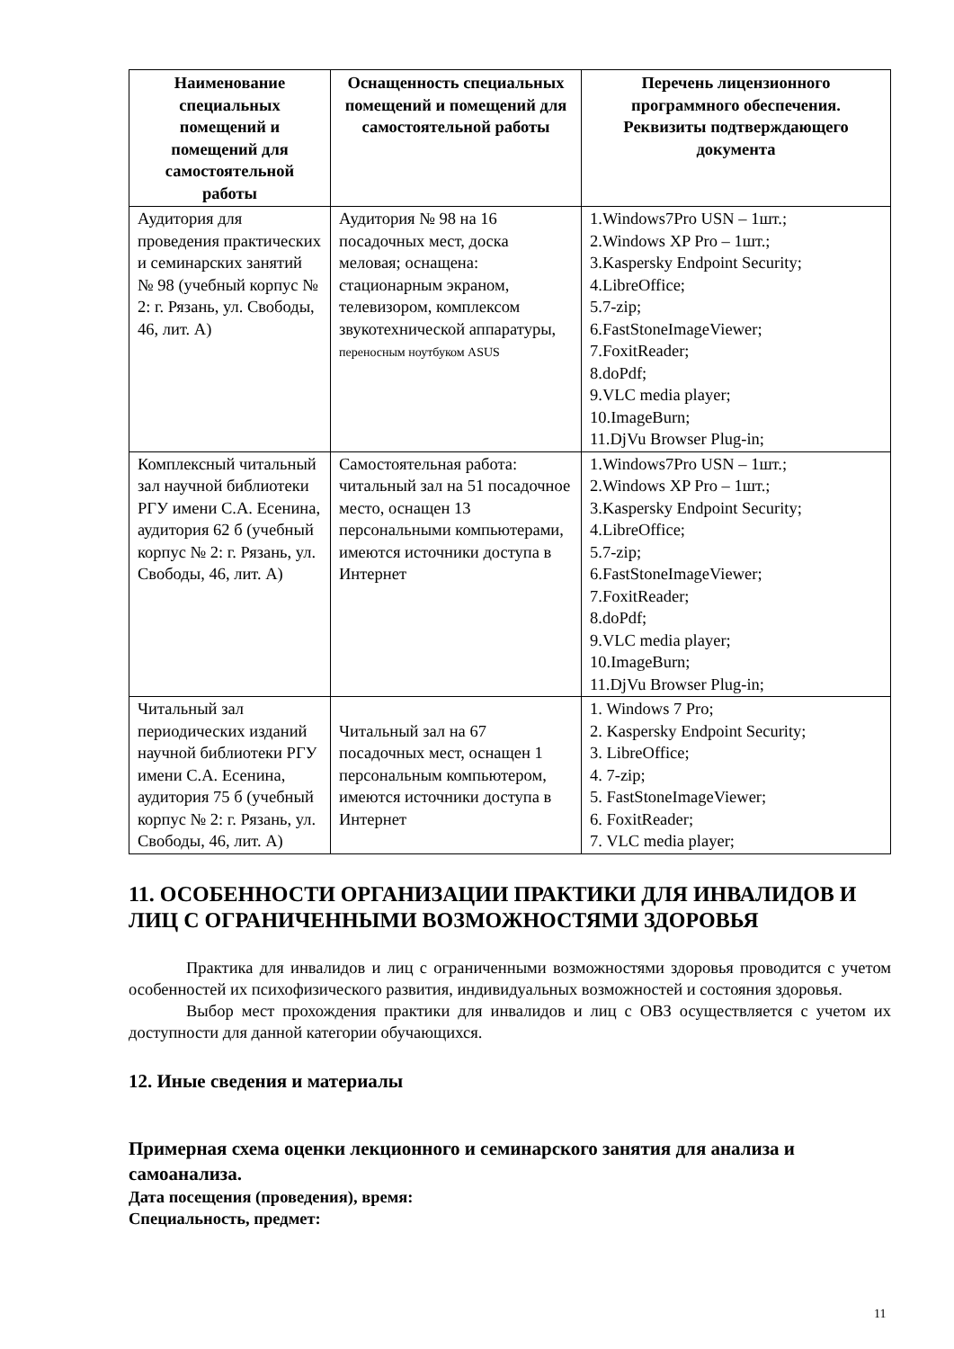| Наименование специальных помещений и помещений для самостоятельной работы | Оснащенность специальных помещений и помещений для самостоятельной работы | Перечень лицензионного программного обеспечения. Реквизиты подтверждающего документа |
| --- | --- | --- |
| Аудитория для проведения практических и семинарских занятий № 98 (учебный корпус № 2: г. Рязань, ул. Свободы, 46, лит. А) | Аудитория № 98 на 16 посадочных мест, доска меловая; оснащена: стационарным экраном, телевизором, комплексом звукотехнической аппаратуры, переносным ноутбуком ASUS | 1.Windows7Pro USN – 1шт.; 2.Windows XP Pro – 1шт.; 3.Kaspersky Endpoint Security; 4.LibreOffice; 5.7-zip; 6.FastStoneImageViewer; 7.FoxitReader; 8.doPdf; 9.VLC media player; 10.ImageBurn; 11.DjVu Browser Plug-in; |
| Комплексный читальный зал научной библиотеки РГУ имени С.А. Есенина, аудитория 62 б (учебный корпус № 2: г. Рязань, ул. Свободы, 46, лит. А) | Самостоятельная работа: читальный зал на 51 посадочное место, оснащен 13 персональными компьютерами, имеются источники доступа в Интернет | 1.Windows7Pro USN – 1шт.; 2.Windows XP Pro – 1шт.; 3.Kaspersky Endpoint Security; 4.LibreOffice; 5.7-zip; 6.FastStoneImageViewer; 7.FoxitReader; 8.doPdf; 9.VLC media player; 10.ImageBurn; 11.DjVu Browser Plug-in; |
| Читальный зал периодических изданий научной библиотеки РГУ имени С.А. Есенина, аудитория 75 б (учебный корпус № 2: г. Рязань, ул. Свободы, 46, лит. А) | Читальный зал на 67 посадочных мест, оснащен 1 персональным компьютером, имеются источники доступа в Интернет | 1. Windows 7 Pro; 2. Kaspersky Endpoint Security; 3. LibreOffice; 4. 7-zip; 5. FastStoneImageViewer; 6. FoxitReader; 7. VLC media player; |
11. ОСОБЕННОСТИ ОРГАНИЗАЦИИ ПРАКТИКИ ДЛЯ ИНВАЛИДОВ И ЛИЦ С ОГРАНИЧЕННЫМИ ВОЗМОЖНОСТЯМИ ЗДОРОВЬЯ
Практика для инвалидов и лиц с ограниченными возможностями здоровья проводится с учетом особенностей их психофизического развития, индивидуальных возможностей и состояния здоровья.
Выбор мест прохождения практики для инвалидов и лиц с ОВЗ осуществляется с учетом их доступности для данной категории обучающихся.
12. Иные сведения и материалы
Примерная схема оценки лекционного и семинарского занятия для анализа и самоанализа.
Дата посещения (проведения), время:
Специальность, предмет:
11